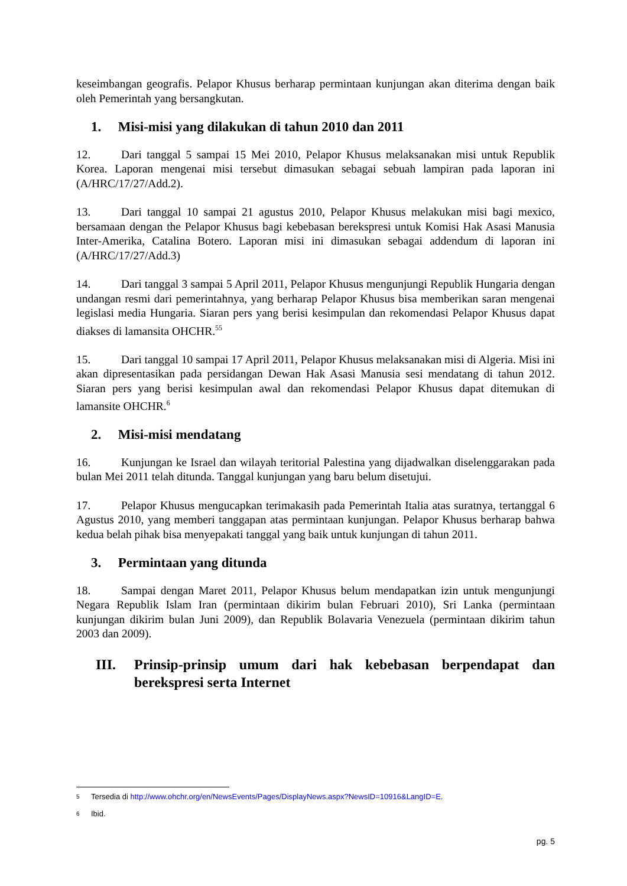keseimbangan geografis. Pelapor Khusus berharap permintaan kunjungan akan diterima dengan baik oleh Pemerintah yang bersangkutan.
1. Misi-misi yang dilakukan di tahun 2010 dan 2011
12. Dari tanggal 5 sampai 15 Mei 2010, Pelapor Khusus melaksanakan misi untuk Republik Korea. Laporan mengenai misi tersebut dimasukan sebagai sebuah lampiran pada laporan ini (A/HRC/17/27/Add.2).
13. Dari tanggal 10 sampai 21 agustus 2010, Pelapor Khusus melakukan misi bagi mexico, bersamaan dengan the Pelapor Khusus bagi kebebasan berekspresi untuk Komisi Hak Asasi Manusia Inter-Amerika, Catalina Botero. Laporan misi ini dimasukan sebagai addendum di laporan ini (A/HRC/17/27/Add.3)
14. Dari tanggal 3 sampai 5 April 2011, Pelapor Khusus mengunjungi Republik Hungaria dengan undangan resmi dari pemerintahnya, yang berharap Pelapor Khusus bisa memberikan saran mengenai legislasi media Hungaria. Siaran pers yang berisi kesimpulan dan rekomendasi Pelapor Khusus dapat diakses di lamansita OHCHR.<sup>55</sup>
15. Dari tanggal 10 sampai 17 April 2011, Pelapor Khusus melaksanakan misi di Algeria. Misi ini akan dipresentasikan pada persidangan Dewan Hak Asasi Manusia sesi mendatang di tahun 2012. Siaran pers yang berisi kesimpulan awal dan rekomendasi Pelapor Khusus dapat ditemukan di lamansite OHCHR.<sup>6</sup>
2. Misi-misi mendatang
16. Kunjungan ke Israel dan wilayah teritorial Palestina yang dijadwalkan diselenggarakan pada bulan Mei 2011 telah ditunda. Tanggal kunjungan yang baru belum disetujui.
17. Pelapor Khusus mengucapkan terimakasih pada Pemerintah Italia atas suratnya, tertanggal 6 Agustus 2010, yang memberi tanggapan atas permintaan kunjungan. Pelapor Khusus berharap bahwa kedua belah pihak bisa menyepakati tanggal yang baik untuk kunjungan di tahun 2011.
3. Permintaan yang ditunda
18. Sampai dengan Maret 2011, Pelapor Khusus belum mendapatkan izin untuk mengunjungi Negara Republik Islam Iran (permintaan dikirim bulan Februari 2010), Sri Lanka (permintaan kunjungan dikirim bulan Juni 2009), dan Republik Bolavaria Venezuela (permintaan dikirim tahun 2003 dan 2009).
III. Prinsip-prinsip umum dari hak kebebasan berpendapat dan berekspresi serta Internet
5 Tersedia di http://www.ohchr.org/en/NewsEvents/Pages/DisplayNews.aspx?NewsID=10916&LangID=E.
6 Ibid.
pg. 5